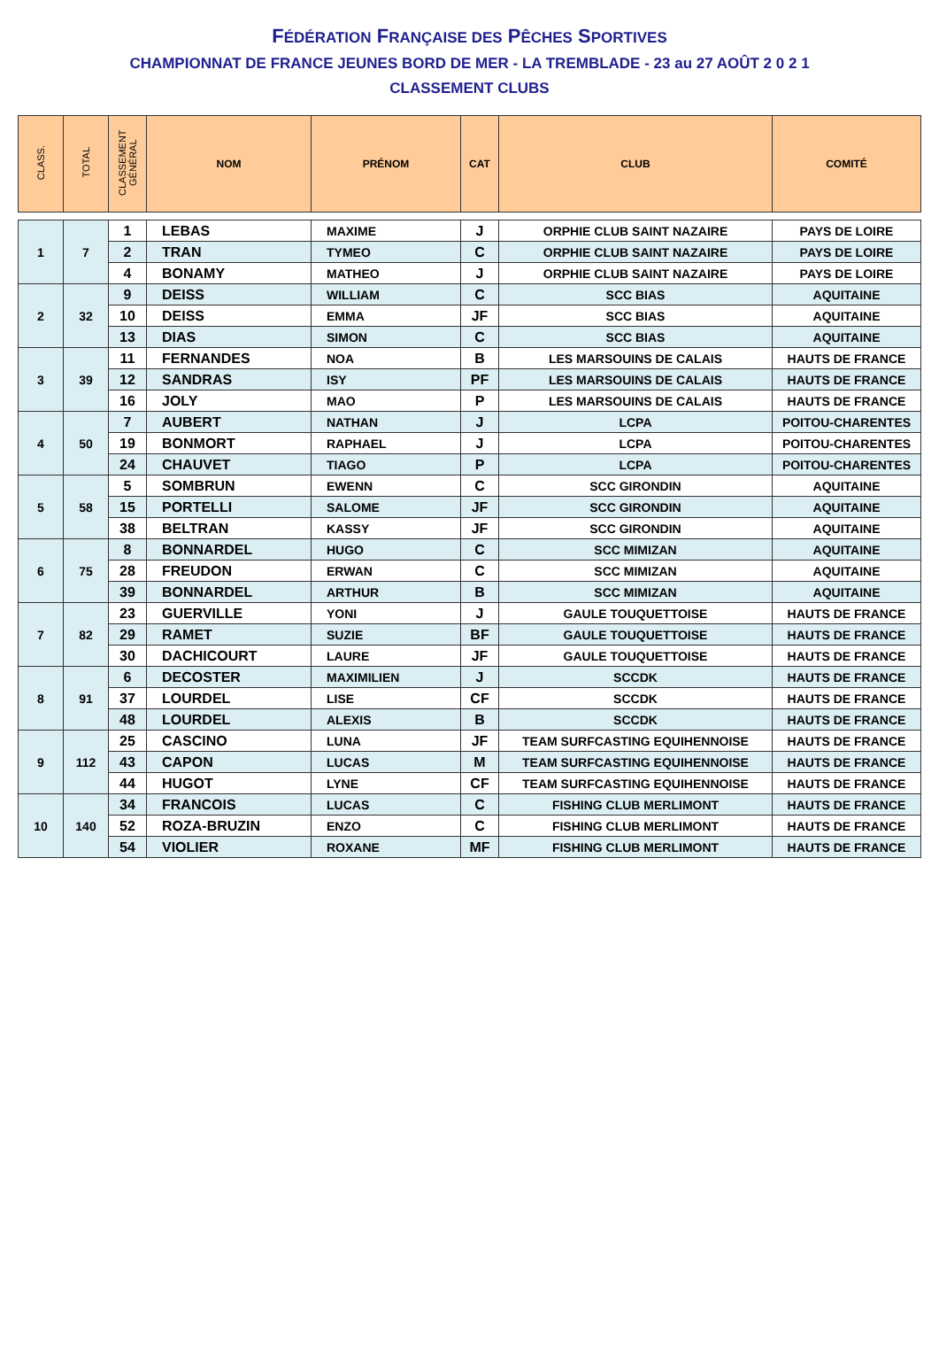FÉDÉRATION FRANÇAISE DES PÊCHES SPORTIVES
CHAMPIONNAT DE FRANCE JEUNES BORD DE MER - LA TREMBLADE - 23 au 27 AOÛT 2 0 2 1
CLASSEMENT CLUBS
| CLASS. | TOTAL | CLASSEMENT GÉNÉRAL | NOM | PRÉNOM | CAT | CLUB | COMITÉ |
| --- | --- | --- | --- | --- | --- | --- | --- |
| 1 | 7 | 1 | LEBAS | MAXIME | J | ORPHIE CLUB SAINT NAZAIRE | PAYS DE LOIRE |
| | | 2 | TRAN | TYMEO | C | ORPHIE CLUB SAINT NAZAIRE | PAYS DE LOIRE |
| | | 4 | BONAMY | MATHEO | J | ORPHIE CLUB SAINT NAZAIRE | PAYS DE LOIRE |
| 2 | 32 | 9 | DEISS | WILLIAM | C | SCC BIAS | AQUITAINE |
| | | 10 | DEISS | EMMA | JF | SCC BIAS | AQUITAINE |
| | | 13 | DIAS | SIMON | C | SCC BIAS | AQUITAINE |
| 3 | 39 | 11 | FERNANDES | NOA | B | LES MARSOUINS DE CALAIS | HAUTS DE FRANCE |
| | | 12 | SANDRAS | ISY | PF | LES MARSOUINS DE CALAIS | HAUTS DE FRANCE |
| | | 16 | JOLY | MAO | P | LES MARSOUINS DE CALAIS | HAUTS DE FRANCE |
| 4 | 50 | 7 | AUBERT | NATHAN | J | LCPA | POITOU-CHARENTES |
| | | 19 | BONMORT | RAPHAEL | J | LCPA | POITOU-CHARENTES |
| | | 24 | CHAUVET | TIAGO | P | LCPA | POITOU-CHARENTES |
| 5 | 58 | 5 | SOMBRUN | EWENN | C | SCC GIRONDIN | AQUITAINE |
| | | 15 | PORTELLI | SALOME | JF | SCC GIRONDIN | AQUITAINE |
| | | 38 | BELTRAN | KASSY | JF | SCC GIRONDIN | AQUITAINE |
| 6 | 75 | 8 | BONNARDEL | HUGO | C | SCC MIMIZAN | AQUITAINE |
| | | 28 | FREUDON | ERWAN | C | SCC MIMIZAN | AQUITAINE |
| | | 39 | BONNARDEL | ARTHUR | B | SCC MIMIZAN | AQUITAINE |
| 7 | 82 | 23 | GUERVILLE | YONI | J | GAULE TOUQUETTOISE | HAUTS DE FRANCE |
| | | 29 | RAMET | SUZIE | BF | GAULE TOUQUETTOISE | HAUTS DE FRANCE |
| | | 30 | DACHICOURT | LAURE | JF | GAULE TOUQUETTOISE | HAUTS DE FRANCE |
| 8 | 91 | 6 | DECOSTER | MAXIMILIEN | J | SCCDK | HAUTS DE FRANCE |
| | | 37 | LOURDEL | LISE | CF | SCCDK | HAUTS DE FRANCE |
| | | 48 | LOURDEL | ALEXIS | B | SCCDK | HAUTS DE FRANCE |
| 9 | 112 | 25 | CASCINO | LUNA | JF | TEAM SURFCASTING EQUIHENNOISE | HAUTS DE FRANCE |
| | | 43 | CAPON | LUCAS | M | TEAM SURFCASTING EQUIHENNOISE | HAUTS DE FRANCE |
| | | 44 | HUGOT | LYNE | CF | TEAM SURFCASTING EQUIHENNOISE | HAUTS DE FRANCE |
| 10 | 140 | 34 | FRANCOIS | LUCAS | C | FISHING CLUB MERLIMONT | HAUTS DE FRANCE |
| | | 52 | ROZA-BRUZIN | ENZO | C | FISHING CLUB MERLIMONT | HAUTS DE FRANCE |
| | | 54 | VIOLIER | ROXANE | MF | FISHING CLUB MERLIMONT | HAUTS DE FRANCE |